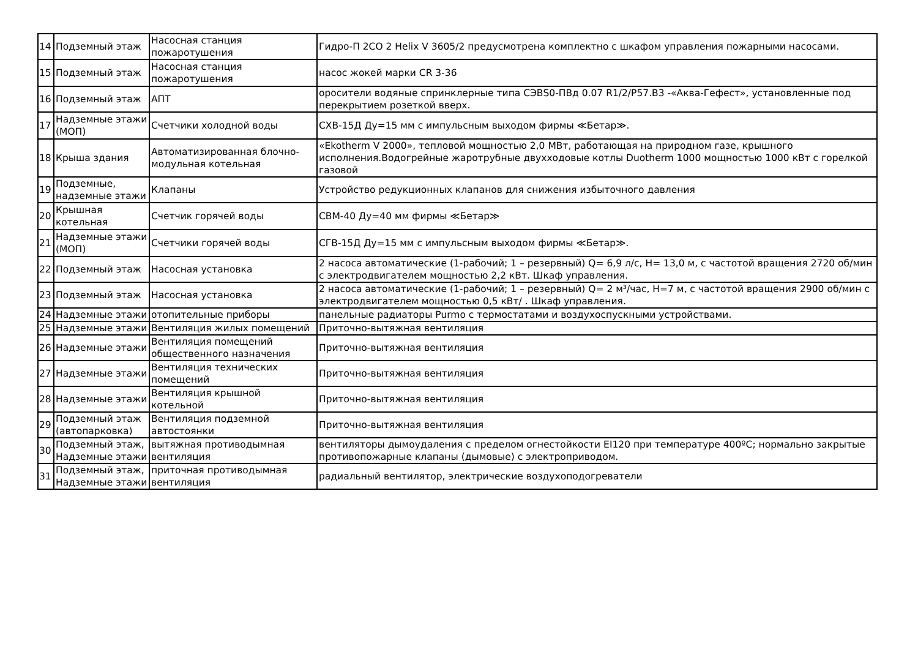| 14 | Подземный этаж | Насосная станция пожаротушения | Гидро-П 2СО 2 Helix V 3605/2 предусмотрена комплектно с шкафом управления пожарными насосами. |
| 15 | Подземный этаж | Насосная станция пожаротушения | насос жокей марки CR 3-36 |
| 16 | Подземный этаж | АПТ | оросители водяные спринклерные типа СЭВS0-ПВд 0.07 R1/2/P57.В3 -«Аква-Гефест», установленные под перекрытием розеткой вверх. |
| 17 | Надземные этажи (МОП) | Счетчики холодной воды | СХВ-15Д Ду=15 мм с импульсным выходом фирмы ≪Бетар≫. |
| 18 | Крыша здания | Автоматизированная блочно-модульная котельная | «Ekotherm V 2000», тепловой мощностью 2,0 МВт, работающая на природном газе, крышного исполнения.Водогрейные жаротрубные двухходовые котлы Duotherm 1000 мощностью 1000 кВт с горелкой газовой |
| 19 | Подземные, надземные этажи | Клапаны | Устройство редукционных клапанов для снижения избыточного давления |
| 20 | Крышная котельная | Счетчик горячей воды | СВМ-40 Ду=40 мм фирмы ≪Бетар≫ |
| 21 | Надземные этажи (МОП) | Счетчики горячей воды | СГВ-15Д Ду=15 мм с импульсным выходом фирмы ≪Бетар≫. |
| 22 | Подземный этаж | Насосная установка | 2 насоса автоматические (1-рабочий; 1 – резервный) Q= 6,9 л/с, Н= 13,0 м, с частотой вращения 2720 об/мин с электродвигателем мощностью 2,2 кВт. Шкаф управления. |
| 23 | Подземный этаж | Насосная установка | 2 насоса автоматические (1-рабочий; 1 – резервный) Q= 2 м³/час, Н=7 м, с частотой вращения 2900 об/мин с электродвигателем мощностью 0,5 кВт/ . Шкаф управления. |
| 24 | Надземные этажи | отопительные приборы | панельные радиаторы Purmo с термостатами и воздухоспускными устройствами. |
| 25 | Надземные этажи | Вентиляция жилых помещений | Приточно-вытяжная вентиляция |
| 26 | Надземные этажи | Вентиляция помещений общественного назначения | Приточно-вытяжная вентиляция |
| 27 | Надземные этажи | Вентиляция технических помещений | Приточно-вытяжная вентиляция |
| 28 | Надземные этажи | Вентиляция крышной котельной | Приточно-вытяжная вентиляция |
| 29 | Подземный этаж (автопарковка) | Вентиляция подземной автостоянки | Приточно-вытяжная вентиляция |
| 30 | Подземный этаж, Надземные этажи | вытяжная противодымная вентиляция | вентиляторы дымоудаления с пределом огнестойкости EI120 при температуре 400ºС; нормально закрытые противопожарные клапаны (дымовые) с электроприводом. |
| 31 | Подземный этаж, Надземные этажи | приточная противодымная вентиляция | радиальный вентилятор, электрические воздухоподогреватели |